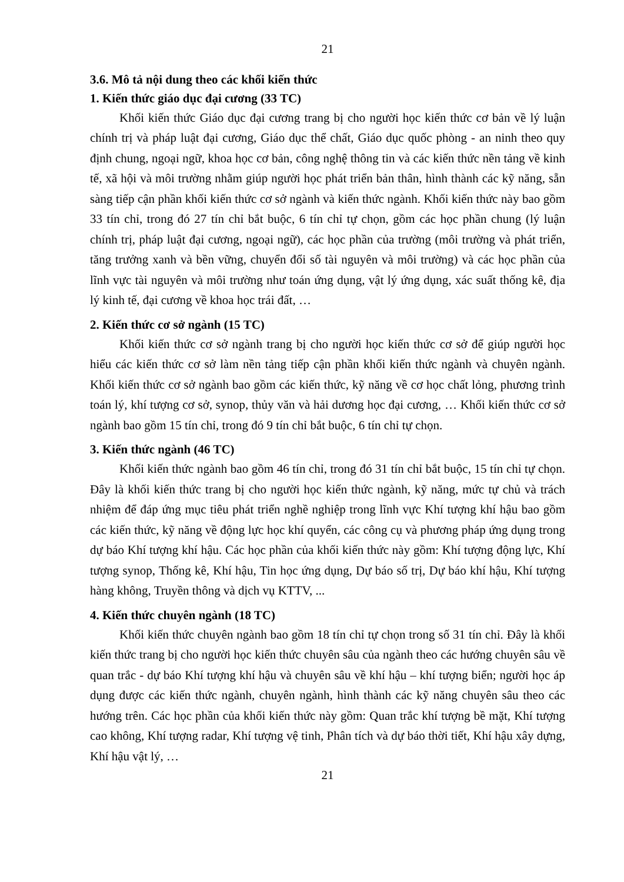21
3.6. Mô tả nội dung theo các khối kiến thức
1. Kiến thức giáo dục đại cương (33 TC)
Khối kiến thức Giáo dục đại cương trang bị cho người học kiến thức cơ bản về lý luận chính trị và pháp luật đại cương, Giáo dục thể chất, Giáo dục quốc phòng - an ninh theo quy định chung, ngoại ngữ, khoa học cơ bản, công nghệ thông tin và các kiến thức nền tảng về kinh tế, xã hội và môi trường nhằm giúp người học phát triển bản thân, hình thành các kỹ năng, sẵn sàng tiếp cận phần khối kiến thức cơ sở ngành và kiến thức ngành. Khối kiến thức này bao gồm 33 tín chỉ, trong đó 27 tín chỉ bắt buộc, 6 tín chỉ tự chọn, gồm các học phần chung (lý luận chính trị, pháp luật đại cương, ngoại ngữ), các học phần của trường (môi trường và phát triển, tăng trưởng xanh và bền vững, chuyển đổi số tài nguyên và môi trường) và các học phần của lĩnh vực tài nguyên và môi trường như toán ứng dụng, vật lý ứng dụng, xác suất thống kê, địa lý kinh tế, đại cương về khoa học trái đất, …
2. Kiến thức cơ sở ngành (15 TC)
Khối kiến thức cơ sở ngành trang bị cho người học kiến thức cơ sở để giúp người học hiểu các kiến thức cơ sở làm nền tảng tiếp cận phần khối kiến thức ngành và chuyên ngành. Khối kiến thức cơ sở ngành bao gồm các kiến thức, kỹ năng về cơ học chất lỏng, phương trình toán lý, khí tượng cơ sở, synop, thủy văn và hải dương học đại cương, … Khối kiến thức cơ sở ngành bao gồm 15 tín chỉ, trong đó 9 tín chỉ bắt buộc, 6 tín chỉ tự chọn.
3. Kiến thức ngành (46 TC)
Khối kiến thức ngành bao gồm 46 tín chỉ, trong đó 31 tín chỉ bắt buộc, 15 tín chỉ tự chọn. Đây là khối kiến thức trang bị cho người học kiến thức ngành, kỹ năng, mức tự chủ và trách nhiệm để đáp ứng mục tiêu phát triển nghề nghiệp trong lĩnh vực Khí tượng khí hậu bao gồm các kiến thức, kỹ năng về động lực học khí quyển, các công cụ và phương pháp ứng dụng trong dự báo Khí tượng khí hậu. Các học phần của khối kiến thức này gồm: Khí tượng động lực, Khí tượng synop, Thống kê, Khí hậu, Tin học ứng dụng, Dự báo số trị, Dự báo khí hậu, Khí tượng hàng không, Truyền thông và dịch vụ KTTV, ...
4. Kiến thức chuyên ngành (18 TC)
Khối kiến thức chuyên ngành bao gồm 18 tín chỉ tự chọn trong số 31 tín chỉ. Đây là khối kiến thức trang bị cho người học kiến thức chuyên sâu của ngành theo các hướng chuyên sâu về quan trắc - dự báo Khí tượng khí hậu và chuyên sâu về khí hậu – khí tượng biển; người học áp dụng được các kiến thức ngành, chuyên ngành, hình thành các kỹ năng chuyên sâu theo các hướng trên. Các học phần của khối kiến thức này gồm: Quan trắc khí tượng bề mặt, Khí tượng cao không, Khí tượng radar, Khí tượng vệ tinh, Phân tích và dự báo thời tiết, Khí hậu xây dựng, Khí hậu vật lý, …
21